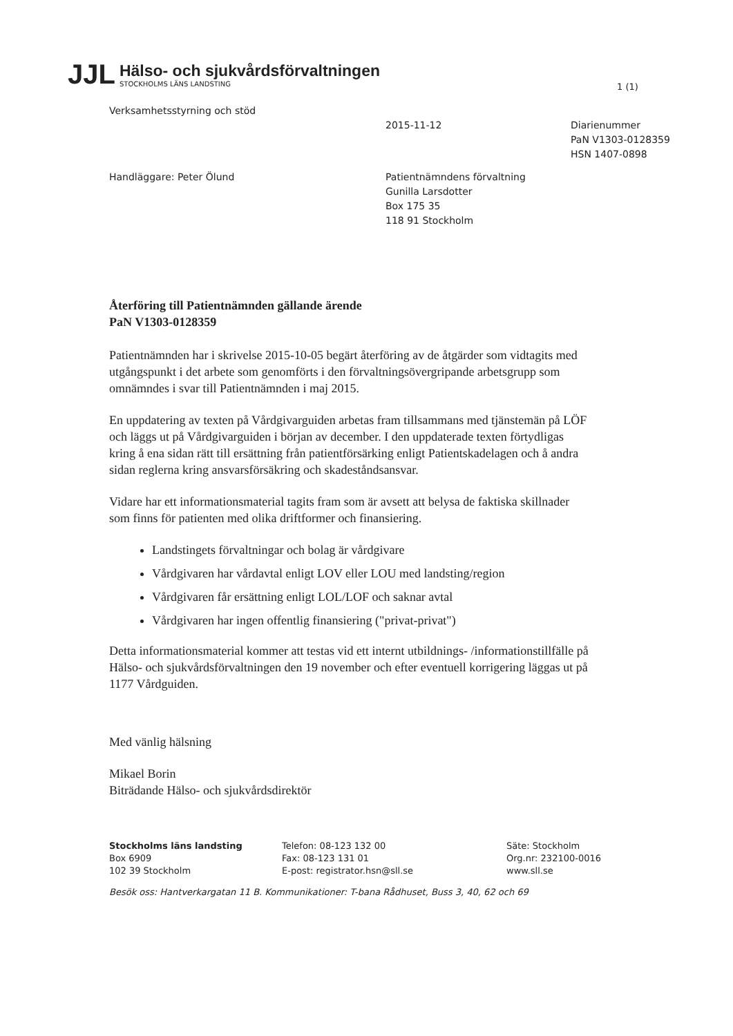1 (1)
JJL
Hälso- och sjukvårdsförvaltningen
STOCKHOLMS LÄNS LANDSTING
Verksamhetsstyrning och stöd
2015-11-12 Diarienummer
PaN V1303-0128359
HSN 1407-0898
Handläggare: Peter Ölund Patientnämndens förvaltning
Gunilla Larsdotter
Box 175 35
118 91 Stockholm
Återföring till Patientnämnden gällande ärende
PaN V1303-0128359
Patientnämnden har i skrivelse 2015-10-05 begärt återföring av de åtgärder som vidtagits med utgångspunkt i det arbete som genomförts i den förvaltningsövergripande arbetsgrupp som omnämndes i svar till Patientnämnden i maj 2015.
En uppdatering av texten på Vårdgivarguiden arbetas fram tillsammans med tjänstemän på LÖF och läggs ut på Vårdgivarguiden i början av december. I den uppdaterade texten förtydligas kring å ena sidan rätt till ersättning från patientförsärking enligt Patientskadelagen och å andra sidan reglerna kring ansvarsförsäkring och skadeståndsansvar.
Vidare har ett informationsmaterial tagits fram som är avsett att belysa de faktiska skillnader som finns för patienten med olika driftformer och finansiering.
Landstingets förvaltningar och bolag är vårdgivare
Vårdgivaren har vårdavtal enligt LOV eller LOU med landsting/region
Vårdgivaren får ersättning enligt LOL/LOF och saknar avtal
Vårdgivaren har ingen offentlig finansiering ("privat-privat")
Detta informationsmaterial kommer att testas vid ett internt utbildnings- /informationstillfälle på Hälso- och sjukvårdsförvaltningen den 19 november och efter eventuell korrigering läggas ut på 1177 Vårdguiden.
Med vänlig hälsning
Mikael Borin
Biträdande Hälso- och sjukvårdsdirektör
Stockholms läns landsting
Box 6909
102 39 Stockholm
Telefon: 08-123 132 00
Fax: 08-123 131 01
E-post: registrator.hsn@sll.se
Säte: Stockholm
Org.nr: 232100-0016
www.sll.se
Besök oss: Hantverkargatan 11 B. Kommunikationer: T-bana Rådhuset, Buss 3, 40, 62 och 69